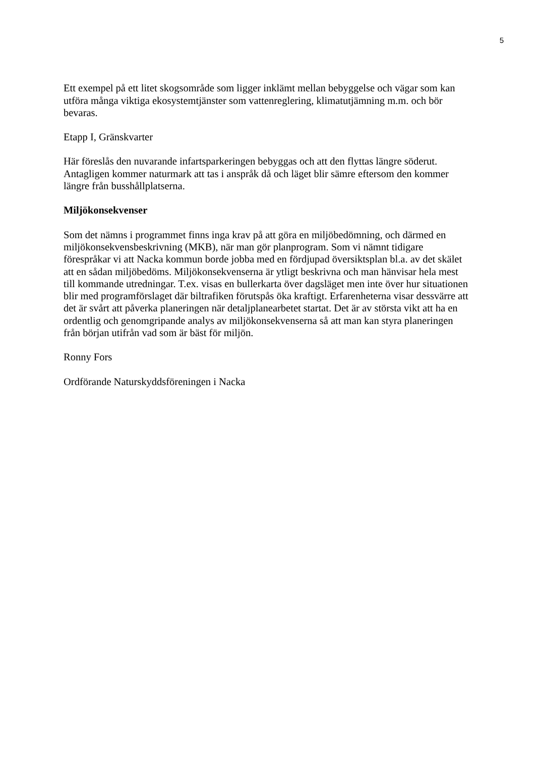5
Ett exempel på ett litet skogsområde som ligger inklämt mellan bebyggelse och vägar som kan utföra många viktiga ekosystemtjänster som vattenreglering, klimatutjämning m.m. och bör bevaras.
Etapp I, Gränskvarter
Här föreslås den nuvarande infartsparkeringen bebyggas och att den flyttas längre söderut. Antagligen kommer naturmark att tas i anspråk då och läget blir sämre eftersom den kommer längre från busshållplatserna.
Miljökonsekvenser
Som det nämns i programmet finns inga krav på att göra en miljöbedömning, och därmed en miljökonsekvensbeskrivning (MKB), när man gör planprogram. Som vi nämnt tidigare förespråkar vi att Nacka kommun borde jobba med en fördjupad översiktsplan bl.a. av det skälet att en sådan miljöbedöms. Miljökonsekvenserna är ytligt beskrivna och man hänvisar hela mest till kommande utredningar. T.ex. visas en bullerkarta över dagsläget men inte över hur situationen blir med programförslaget där biltrafiken förutspås öka kraftigt. Erfarenheterna visar dessvärre att det är svårt att påverka planeringen när detaljplanearbetet startat. Det är av största vikt att ha en ordentlig och genomgripande analys av miljökonsekvenserna så att man kan styra planeringen från början utifrån vad som är bäst för miljön.
Ronny Fors
Ordförande Naturskyddsföreningen i Nacka